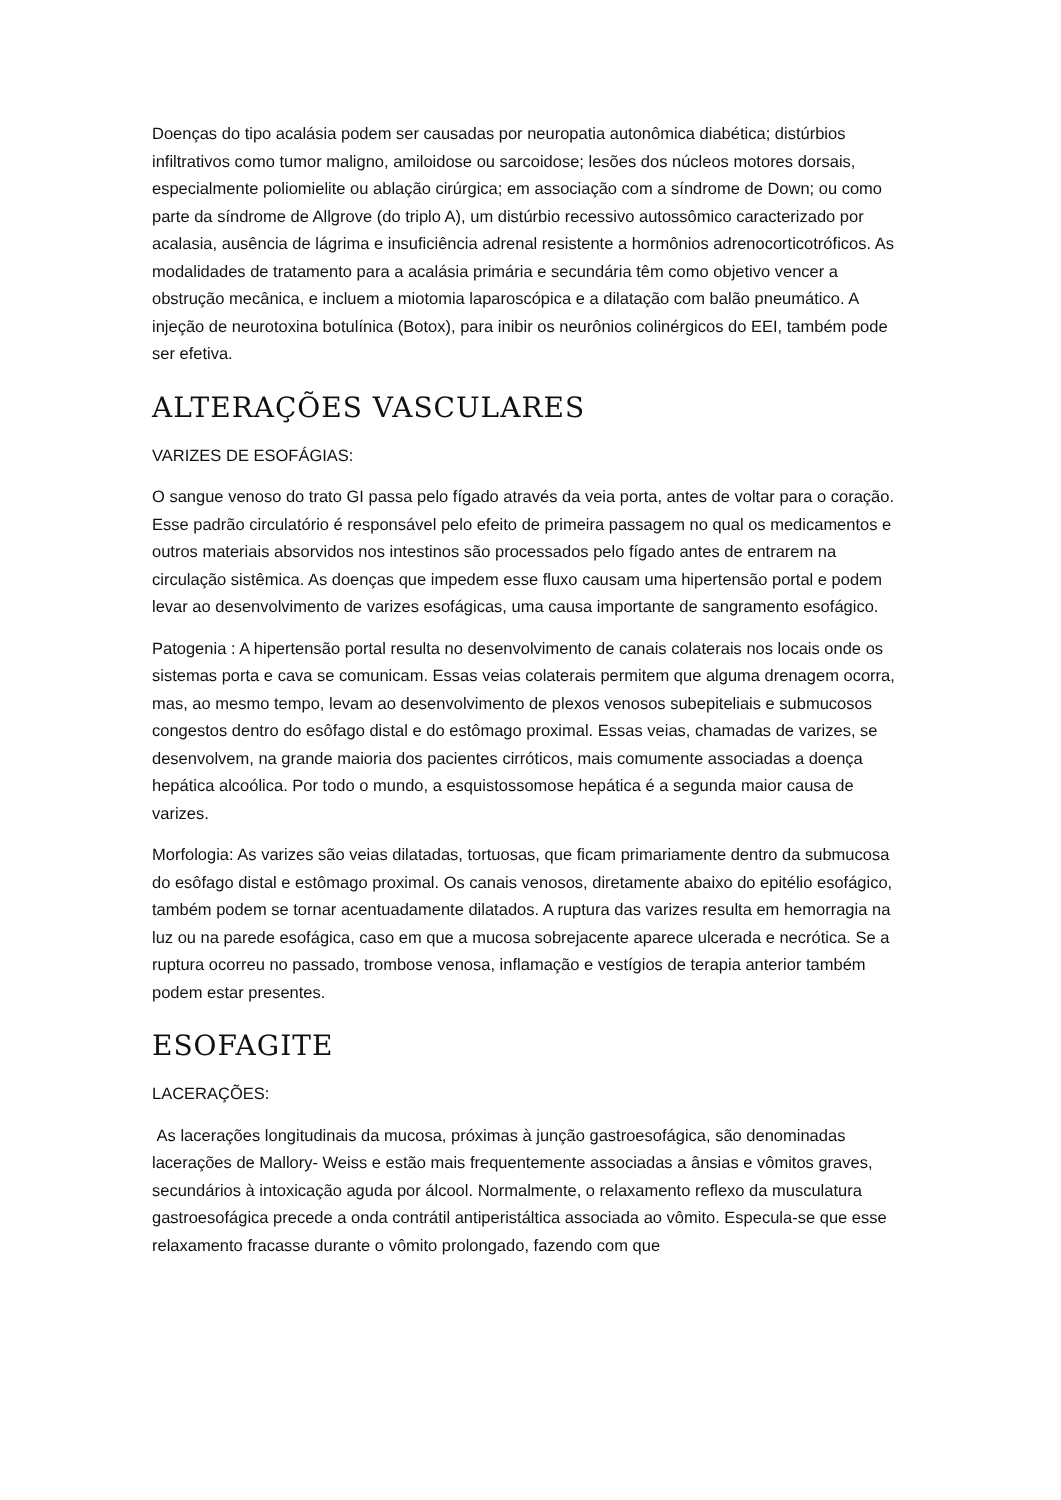Doenças do tipo acalásia podem ser causadas por neuropatia autonômica diabética; distúrbios infiltrativos como tumor maligno, amiloidose ou sarcoidose; lesões dos núcleos motores dorsais, especialmente poliomielite ou ablação cirúrgica; em associação com a síndrome de Down; ou como parte da síndrome de Allgrove (do triplo A), um distúrbio recessivo autossômico caracterizado por acalasia, ausência de lágrima e insuficiência adrenal resistente a hormônios adrenocorticotróficos. As modalidades de tratamento para a acalásia primária e secundária têm como objetivo vencer a obstrução mecânica, e incluem a miotomia laparoscópica e a dilatação com balão pneumático. A injeção de neurotoxina botulínica (Botox), para inibir os neurônios colinérgicos do EEI, também pode ser efetiva.
ALTERAÇÕES VASCULARES
VARIZES DE ESOFÁGIAS:
O sangue venoso do trato GI passa pelo fígado através da veia porta, antes de voltar para o coração. Esse padrão circulatório é responsável pelo efeito de primeira passagem no qual os medicamentos e outros materiais absorvidos nos intestinos são processados pelo fígado antes de entrarem na circulação sistêmica. As doenças que impedem esse fluxo causam uma hipertensão portal e podem levar ao desenvolvimento de varizes esofágicas, uma causa importante de sangramento esofágico.
Patogenia : A hipertensão portal resulta no desenvolvimento de canais colaterais nos locais onde os sistemas porta e cava se comunicam. Essas veias colaterais permitem que alguma drenagem ocorra, mas, ao mesmo tempo, levam ao desenvolvimento de plexos venosos subepiteliais e submucosos congestos dentro do esôfago distal e do estômago proximal. Essas veias, chamadas de varizes, se desenvolvem, na grande maioria dos pacientes cirróticos, mais comumente associadas a doença hepática alcoólica. Por todo o mundo, a esquistossomose hepática é a segunda maior causa de varizes.
Morfologia: As varizes são veias dilatadas, tortuosas, que ficam primariamente dentro da submucosa do esôfago distal e estômago proximal. Os canais venosos, diretamente abaixo do epitélio esofágico, também podem se tornar acentuadamente dilatados. A ruptura das varizes resulta em hemorragia na luz ou na parede esofágica, caso em que a mucosa sobrejacente aparece ulcerada e necrótica. Se a ruptura ocorreu no passado, trombose venosa, inflamação e vestígios de terapia anterior também podem estar presentes.
ESOFAGITE
LACERAÇÕES:
As lacerações longitudinais da mucosa, próximas à junção gastroesofágica, são denominadas lacerações de Mallory- Weiss e estão mais frequentemente associadas a ânsias e vômitos graves, secundários à intoxicação aguda por álcool. Normalmente, o relaxamento reflexo da musculatura gastroesofágica precede a onda contrátil antiperistáltica associada ao vômito. Especula-se que esse relaxamento fracasse durante o vômito prolongado, fazendo com que